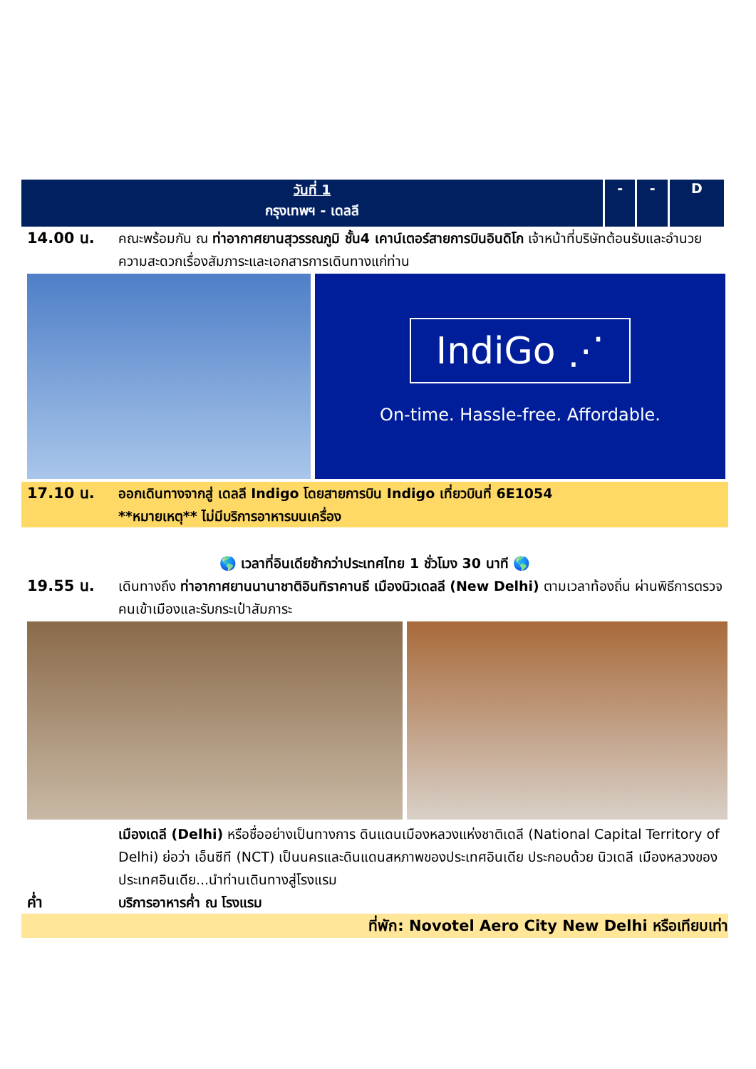| วันที่ 1 กรุงเทพฯ - เดลลี | - | - | D |
14.00 น. คณะพร้อมกัน ณ ท่าอากาศยานสุวรรณภูมิ ชั้น4 เคาน์เตอร์สายการบินอินดิโก เจ้าหน้าที่บริษัทต้อนรับและอำนวยความสะดวกเรื่องสัมภาระและเอกสารการเดินทางแก่ท่าน
IndiGo ⋰
On-time. Hassle-free. Affordable.
17.10 น. ออกเดินทางจากสู่ เดลลี Indigo โดยสายการบิน Indigo เที่ยวบินที่ 6E1054
**หมายเหตุ** ไม่มีบริการอาหารบนเครื่อง
🌎 เวลาที่อินเดียช้ากว่าประเทศไทย 1 ชั่วโมง 30 นาที 🌎
19.55 น. เดินทางถึง ท่าอากาศยานนานาชาติอินทิราคานธี เมืองนิวเดลลี (New Delhi) ตามเวลาท้องถิ่น ผ่านพิธีการตรวจคนเข้าเมืองและรับกระเป๋าสัมภาระ
เมืองเดลี (Delhi) หรือชื่ออย่างเป็นทางการ ดินแดนเมืองหลวงแห่งชาติเดลี (National Capital Territory of Delhi) ย่อว่า เอ็นซีที (NCT) เป็นนครและดินแดนสหภาพของประเทศอินเดีย ประกอบด้วย นิวเดลี เมืองหลวงของประเทศอินเดีย...นำท่านเดินทางสู่โรงแรม
ค่ำ บริการอาหารค่ำ ณ โรงแรม
ที่พัก: Novotel Aero City New Delhi หรือเทียบเท่า